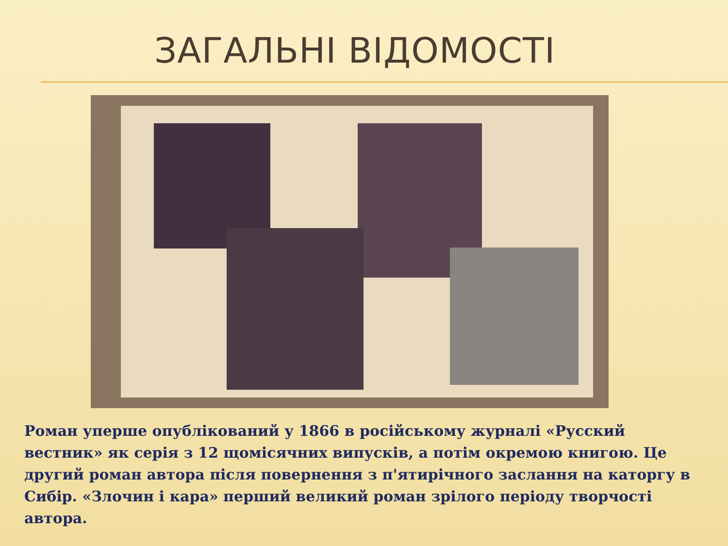ЗАГАЛЬНІ ВІДОМОСТІ
Роман уперше опублікований у 1866 в російському журналі «Русский вестник» як серія з 12 щомісячних випусків, а потім окремою книгою. Це другий роман автора після повернення з п'ятирічного заслання на каторгу в Сибір. «Злочин і кара» перший великий роман зрілого періоду творчості автора.